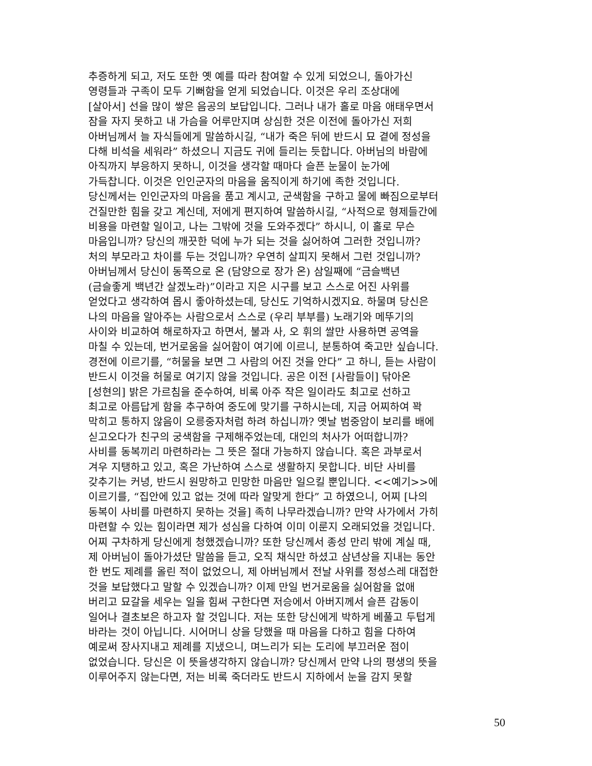추증하게 되고, 저도 또한 옛 예를 따라 참여할 수 있게 되었으니, 돌아가신
영령들과 구족이 모두 기뻐함을 얻게 되었습니다. 이것은 우리 조상대에
[살아서] 선을 많이 쌓은 음공의 보답입니다. 그러나 내가 홀로 마음 애태우면서
잠을 자지 못하고 내 가슴을 어루만지며 상심한 것은 이전에 돌아가신 저희
아버님께서 늘 자식들에게 말씀하시길, “내가 죽은 뒤에 반드시 묘 곁에 정성을
다해 비석을 세워라” 하셨으니 지금도 귀에 들리는 듯합니다. 아버님의 바람에
아직까지 부응하지 못하니, 이것을 생각할 때마다 슬픈 눈물이 눈가에
가득찹니다. 이것은 인인군자의 마음을 움직이게 하기에 족한 것입니다.
당신께서는 인인군자의 마음을 품고 계시고, 군색함을 구하고 물에 빠짐으로부터
건질만한 힘을 갖고 계신데, 저에게 편지하여 말씀하시길, “사적으로 형제들간에
비용을 마련할 일이고, 나는 그밖에 것을 도와주겠다” 하시니, 이 홀로 무슨
마음입니까? 당신의 깨끗한 덕에 누가 되는 것을 싫어하여 그러한 것입니까?
처의 부모라고 차이를 두는 것입니까? 우연히 살피지 못해서 그런 것입니까?
아버님께서 당신이 동쪽으로 온 (담양으로 장가 온) 삼일째에 “금슬백년
(금슬좋게 백년간 살겠노라)”이라고 지은 시구를 보고 스스로 어진 사위를
얻었다고 생각하여 몹시 좋아하셨는데, 당신도 기억하시겠지요. 하물며 당신은
나의 마음을 알아주는 사람으로서 스스로 (우리 부부를) 노래기와 메뚜기의
사이와 비교하여 해로하자고 하면서, 불과 사, 오 휘의 쌀만 사용하면 공역을
마칠 수 있는데, 번거로움을 싫어함이 여기에 이르니, 분통하여 죽고만 싶습니다.
경전에 이르기를, “허물을 보면 그 사람의 어진 것을 안다” 고 하니, 듣는 사람이
반드시 이것을 허물로 여기지 않을 것입니다. 공은 이전 [사람들이] 닦아온
[성현의] 밝은 가르침을 준수하여, 비록 아주 작은 일이라도 최고로 선하고
최고로 아름답게 함을 추구하여 중도에 맞기를 구하시는데, 지금 어찌하여 꽉
막히고 통하지 않음이 오릉중자처럼 하려 하십니까? 옛날 범중암이 보리를 배에
싣고오다가 친구의 궁색함을 구제해주었는데, 대인의 처사가 어떠합니까?
사비를 동복끼리 마련하라는 그 뜻은 절대 가능하지 않습니다. 혹은 과부로서
겨우 지탱하고 있고, 혹은 가난하여 스스로 생활하지 못합니다. 비단 사비를
갖추기는 커녕, 반드시 원망하고 민망한 마음만 일으킬 뿐입니다. <<예기>>에
이르기를, “집안에 있고 없는 것에 따라 알맞게 한다” 고 하였으니, 어찌 [나의
동복이 사비를 마련하지 못하는 것을] 족히 나무라겠습니까? 만약 사가에서 가히
마련할 수 있는 힘이라면 제가 성심을 다하여 이미 이룬지 오래되었을 것입니다.
어찌 구차하게 당신에게 청했겠습니까? 또한 당신께서 종성 만리 밖에 계실 때,
제 아버님이 돌아가셨단 말씀을 듣고, 오직 채식만 하셨고 삼년상을 지내는 동안
한 번도 제례를 올린 적이 없었으니, 제 아버님께서 전날 사위를 정성스레 대접한
것을 보답했다고 말할 수 있겠습니까? 이제 만일 번거로움을 싫어함을 없애
버리고 묘갈을 세우는 일을 힘써 구한다면 저승에서 아버지께서 슬픈 감동이
일어나 결초보은 하고자 할 것입니다. 저는 또한 당신에게 박하게 베풀고 두텁게
바라는 것이 아닙니다. 시어머니 상을 당했을 때 마음을 다하고 힘을 다하여
예로써 장사지내고 제례를 지냈으니, 며느리가 되는 도리에 부끄러운 점이
없었습니다. 당신은 이 뜻을생각하지 않습니까? 당신께서 만약 나의 평생의 뜻을
이루어주지 않는다면, 저는 비록 죽더라도 반드시 지하에서 눈을 감지 못할
50